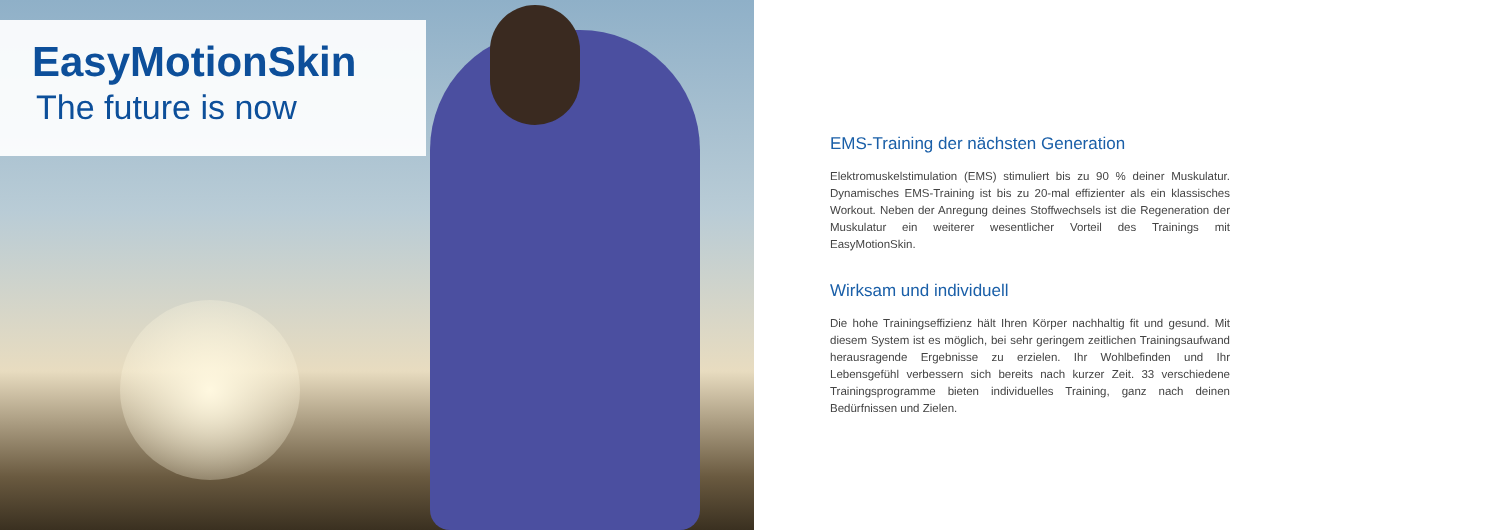EasyMotionSkin
The future is now
EMS-Training der nächsten Generation
Elektromuskelstimulation (EMS) stimuliert bis zu 90 % deiner Muskulatur. Dynamisches EMS-Training ist bis zu 20-mal effizienter als ein klassisches Workout. Neben der Anregung deines Stoffwechsels ist die Regeneration der Muskulatur ein weiterer wesentlicher Vorteil des Trainings mit EasyMotionSkin.
Wirksam und individuell
Die hohe Trainingseffizienz hält Ihren Körper nachhaltig fit und gesund. Mit diesem System ist es möglich, bei sehr geringem zeitlichen Trainingsaufwand herausragende Ergebnisse zu erzielen. Ihr Wohlbefinden und Ihr Lebensgefühl verbessern sich bereits nach kurzer Zeit. 33 verschiedene Trainingsprogramme bieten individuelles Training, ganz nach deinen Bedürfnissen und Zielen.